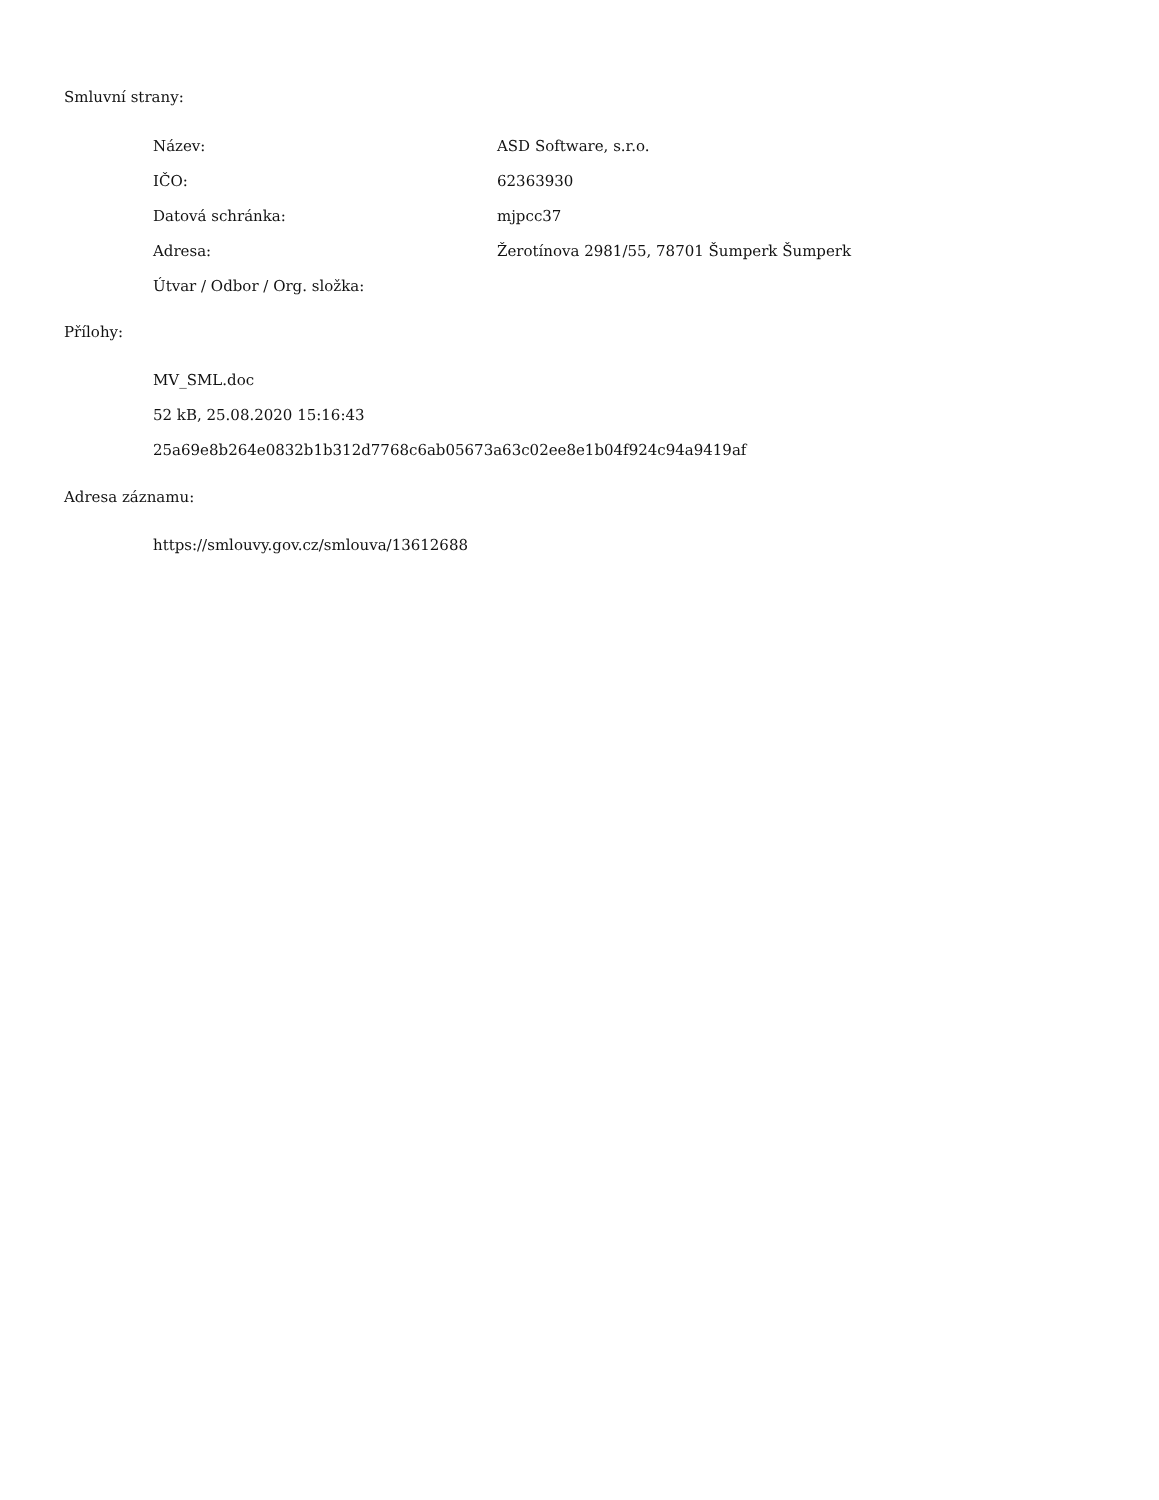Smluvní strany:
| Název: | ASD Software, s.r.o. |
| IČO: | 62363930 |
| Datová schránka: | mjpcc37 |
| Adresa: | Žerotínova 2981/55, 78701 Šumperk Šumperk |
| Útvar / Odbor / Org. složka: | |
Přílohy:
MV_SML.doc
52 kB, 25.08.2020 15:16:43
25a69e8b264e0832b1b312d7768c6ab05673a63c02ee8e1b04f924c94a9419af
Adresa záznamu:
https://smlouvy.gov.cz/smlouva/13612688